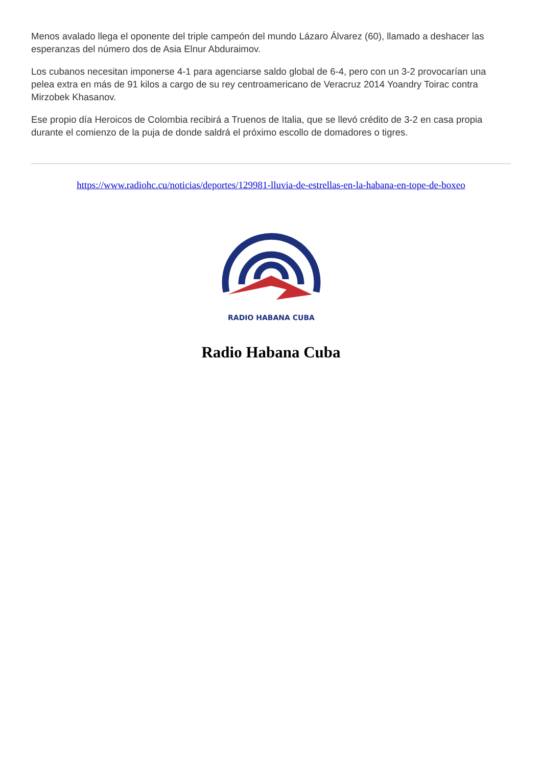Menos avalado llega el oponente del triple campeón del mundo Lázaro Álvarez (60), llamado a deshacer las esperanzas del número dos de Asia Elnur Abduraimov.
Los cubanos necesitan imponerse 4-1 para agenciarse saldo global de 6-4, pero con un 3-2 provocarían una pelea extra en más de 91 kilos a cargo de su rey centroamericano de Veracruz 2014 Yoandry Toirac contra Mirzobek Khasanov.
Ese propio día Heroicos de Colombia recibirá a Truenos de Italia, que se llevó crédito de 3-2 en casa propia durante el comienzo de la puja de donde saldrá el próximo escollo de domadores o tigres.
https://www.radiohc.cu/noticias/deportes/129981-lluvia-de-estrellas-en-la-habana-en-tope-de-boxeo
RADIO HABANA CUBA
Radio Habana Cuba